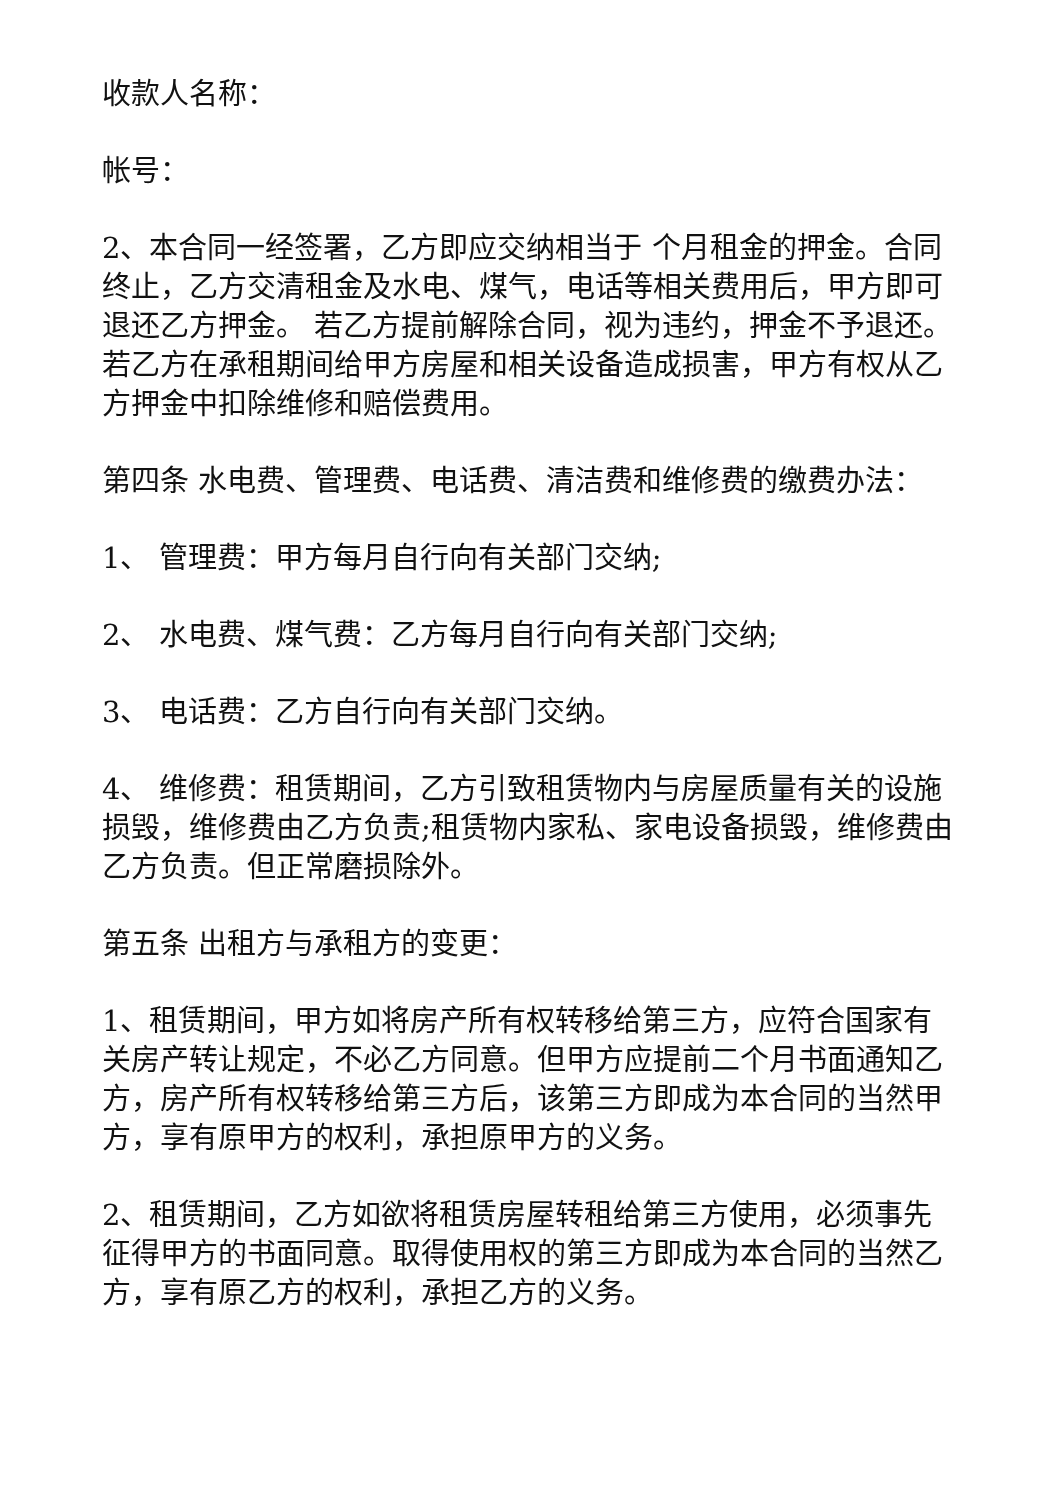收款人名称：
帐号：
2、本合同一经签署，乙方即应交纳相当于 个月租金的押金。合同终止，乙方交清租金及水电、煤气，电话等相关费用后，甲方即可退还乙方押金。 若乙方提前解除合同，视为违约，押金不予退还。若乙方在承租期间给甲方房屋和相关设备造成损害，甲方有权从乙方押金中扣除维修和赔偿费用。
第四条 水电费、管理费、电话费、清洁费和维修费的缴费办法：
1、 管理费：甲方每月自行向有关部门交纳;
2、 水电费、煤气费：乙方每月自行向有关部门交纳;
3、 电话费：乙方自行向有关部门交纳。
4、 维修费：租赁期间，乙方引致租赁物内与房屋质量有关的设施损毁，维修费由乙方负责;租赁物内家私、家电设备损毁，维修费由乙方负责。但正常磨损除外。
第五条 出租方与承租方的变更：
1、租赁期间，甲方如将房产所有权转移给第三方，应符合国家有关房产转让规定，不必乙方同意。但甲方应提前二个月书面通知乙方，房产所有权转移给第三方后，该第三方即成为本合同的当然甲方，享有原甲方的权利，承担原甲方的义务。
2、租赁期间，乙方如欲将租赁房屋转租给第三方使用，必须事先征得甲方的书面同意。取得使用权的第三方即成为本合同的当然乙方，享有原乙方的权利，承担乙方的义务。